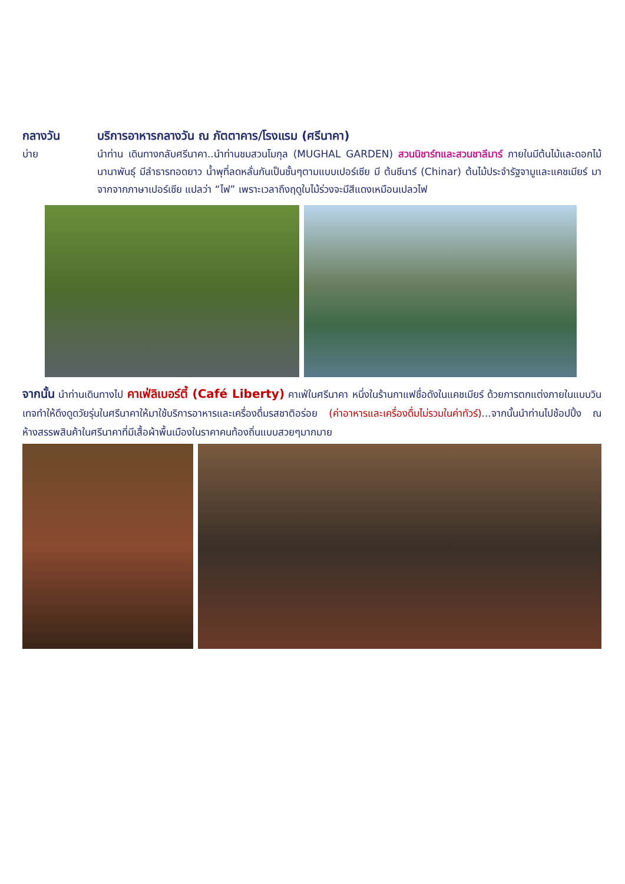กลางวัน บริการอาหารกลางวัน ณ ภัตตาคาร/โรงแรม (ศรีนาคา)
บ่าย นำท่าน เดินทางกลับศรีนาคา..นำท่านชมสวนโมกุล (MUGHAL GARDEN) สวนนิชาร์ทและสวนชาลีมาร์ ภายในมีต้นไม้และดอกไม้นานาพันธุ์ มีลำธารทอดยาว น้ำพุที่ลดหลั่นกันเป็นชั้นๆตามแบบเปอร์เซีย มี ต้นชีนาร์ (Chinar) ต้นไม้ประจำรัฐจามูและแคชเมียร์ มาจากจากภาษาเปอร์เซีย แปลว่า “ไฟ” เพราะเวลาถึงฤดูใบไม้ร่วงจะมีสีแดงเหมือนเปลวไฟ
จากนั้น นำท่านเดินทางไป คาเฟ่ลิเบอร์ตี้ (Café Liberty) คาเฟ่ในศรีนาคา หนึ่งในร้านกาแฟชื่อดังในแคชเมียร์ ด้วยการตกแต่งภายในแบบวินเทจทำให้ดึงดูดวัยรุ่นในศรีนาคาให้มาใช้บริการอาหารและเครื่องดื่มรสชาติอร่อย (ค่าอาหารและเครื่องดื่มไม่รวมในค่าทัวร์)...จากนั้นนำท่านไปช้อปปิ้ง ณ ห้างสรรพสินค้าในศรีนาคาที่มีเสื้อผ้าพื้นเมืองในราคาคนท้องถิ่นแบบสวยๆมากมาย